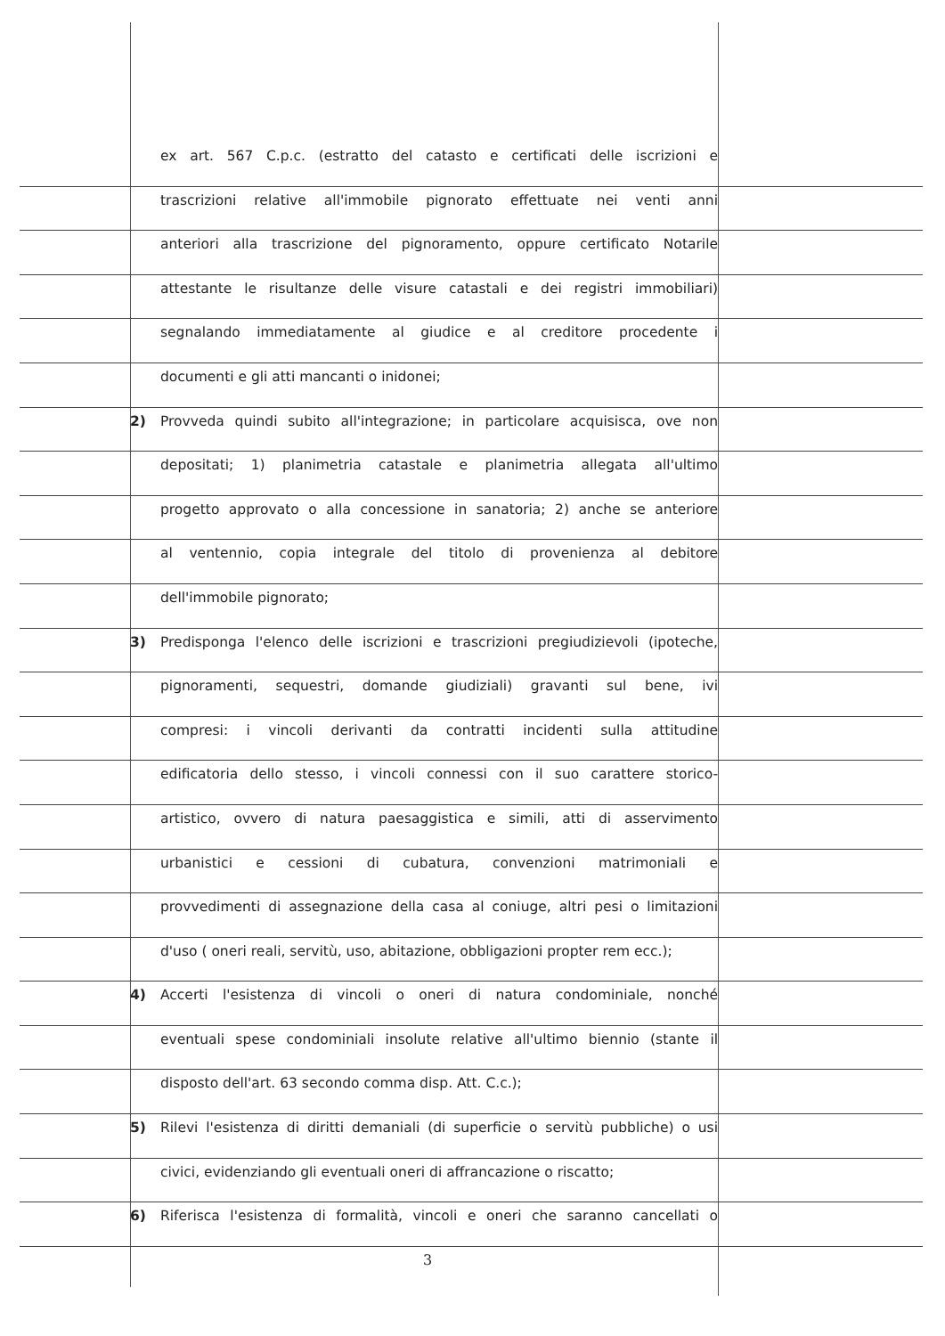ex art. 567 C.p.c. (estratto del catasto e certificati delle iscrizioni e
trascrizioni relative all'immobile pignorato effettuate nei venti anni
anteriori alla trascrizione del pignoramento, oppure certificato Notarile
attestante le risultanze delle visure catastali e dei registri immobiliari)
segnalando immediatamente al giudice e al creditore procedente i
documenti e gli atti mancanti o inidonei;
2) Provveda quindi subito all'integrazione; in particolare acquisisca, ove non
depositati; 1) planimetria catastale e planimetria allegata all'ultimo
progetto approvato o alla concessione in sanatoria; 2) anche se anteriore
al ventennio, copia integrale del titolo di provenienza al debitore
dell'immobile pignorato;
3) Predisponga l'elenco delle iscrizioni e trascrizioni pregiudizievoli (ipoteche,
pignoramenti, sequestri, domande giudiziali) gravanti sul bene, ivi
compresi: i vincoli derivanti da contratti incidenti sulla attitudine
edificatoria dello stesso, i vincoli connessi con il suo carattere storico-
artistico, ovvero di natura paesaggistica e simili, atti di asservimento
urbanistici e cessioni di cubatura, convenzioni matrimoniali e
provvedimenti di assegnazione della casa al coniuge, altri pesi o limitazioni
d'uso ( oneri reali, servitù, uso, abitazione, obbligazioni propter rem ecc.);
4) Accerti l'esistenza di vincoli o oneri di natura condominiale, nonché
eventuali spese condominiali insolute relative all'ultimo biennio (stante il
disposto dell'art. 63 secondo comma disp. Att. C.c.);
5) Rilevi l'esistenza di diritti demaniali (di superficie o servitù pubbliche) o usi
civici, evidenziando gli eventuali oneri di affrancazione o riscatto;
6) Riferisca l'esistenza di formalità, vincoli e oneri che saranno cancellati o
3